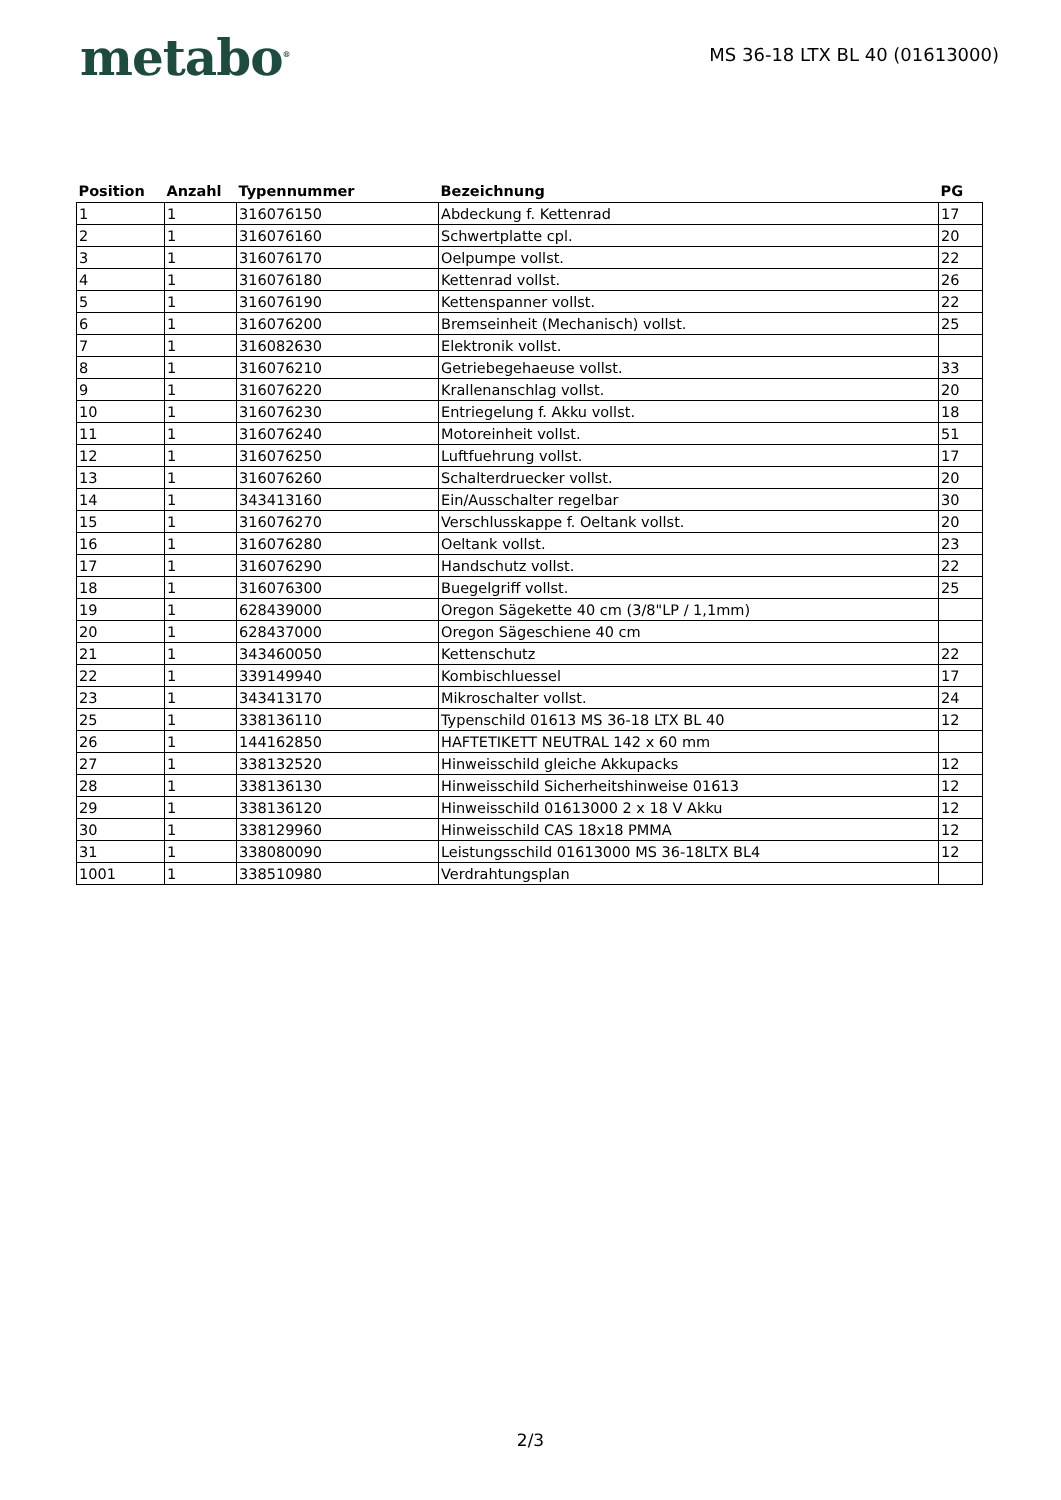metabo<sup>®</sup>
MS 36-18 LTX BL 40 (01613000)
| Position | Anzahl | Typennummer | Bezeichnung | PG |
| --- | --- | --- | --- | --- |
| 1 | 1 | 316076150 | Abdeckung f. Kettenrad | 17 |
| 2 | 1 | 316076160 | Schwertplatte cpl. | 20 |
| 3 | 1 | 316076170 | Oelpumpe vollst. | 22 |
| 4 | 1 | 316076180 | Kettenrad vollst. | 26 |
| 5 | 1 | 316076190 | Kettenspanner vollst. | 22 |
| 6 | 1 | 316076200 | Bremseinheit (Mechanisch) vollst. | 25 |
| 7 | 1 | 316082630 | Elektronik vollst. | |
| 8 | 1 | 316076210 | Getriebegehaeuse vollst. | 33 |
| 9 | 1 | 316076220 | Krallenanschlag vollst. | 20 |
| 10 | 1 | 316076230 | Entriegelung f. Akku vollst. | 18 |
| 11 | 1 | 316076240 | Motoreinheit vollst. | 51 |
| 12 | 1 | 316076250 | Luftfuehrung vollst. | 17 |
| 13 | 1 | 316076260 | Schalterdruecker vollst. | 20 |
| 14 | 1 | 343413160 | Ein/Ausschalter regelbar | 30 |
| 15 | 1 | 316076270 | Verschlusskappe f. Oeltank vollst. | 20 |
| 16 | 1 | 316076280 | Oeltank vollst. | 23 |
| 17 | 1 | 316076290 | Handschutz vollst. | 22 |
| 18 | 1 | 316076300 | Buegelgriff vollst. | 25 |
| 19 | 1 | 628439000 | Oregon Sägekette 40 cm (3/8"LP / 1,1mm) | |
| 20 | 1 | 628437000 | Oregon Sägeschiene 40 cm | |
| 21 | 1 | 343460050 | Kettenschutz | 22 |
| 22 | 1 | 339149940 | Kombischluessel | 17 |
| 23 | 1 | 343413170 | Mikroschalter vollst. | 24 |
| 25 | 1 | 338136110 | Typenschild 01613 MS 36-18 LTX BL 40 | 12 |
| 26 | 1 | 144162850 | HAFTETIKETT NEUTRAL 142 x 60 mm | |
| 27 | 1 | 338132520 | Hinweisschild gleiche Akkupacks | 12 |
| 28 | 1 | 338136130 | Hinweisschild Sicherheitshinweise 01613 | 12 |
| 29 | 1 | 338136120 | Hinweisschild 01613000 2 x 18 V Akku | 12 |
| 30 | 1 | 338129960 | Hinweisschild CAS 18x18 PMMA | 12 |
| 31 | 1 | 338080090 | Leistungsschild 01613000 MS 36-18LTX BL4 | 12 |
| 1001 | 1 | 338510980 | Verdrahtungsplan | |
2/3